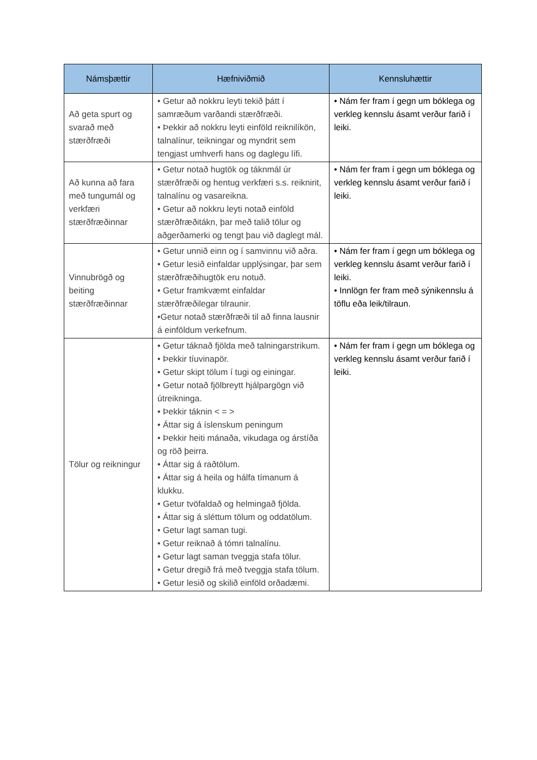| Námsþættir | Hæfniviðmið | Kennsluhættir |
| --- | --- | --- |
| Að geta spurt og svarað með stærðfræði | • Getur að nokkru leyti tekið þátt í samræðum varðandi stærðfræði. • Þekkir að nokkru leyti einföld reiknilíkön, talnalínur, teikningar og myndrit sem tengjast umhverfi hans og daglegu lífi. | • Nám fer fram í gegn um bóklega og verkleg kennslu ásamt verður farið í leiki. |
| Að kunna að fara með tungumál og verkfæri stærðfræðinnar | • Getur notað hugtök og táknmál úr stærðfræði og hentug verkfæri s.s. reiknirit, talnalínu og vasareikna. • Getur að nokkru leyti notað einföld stærðfræðitákn, þar með talið tölur og aðgerðamerki og tengt þau við daglegt mál. | • Nám fer fram í gegn um bóklega og verkleg kennslu ásamt verður farið í leiki. |
| Vinnubrögð og beiting stærðfræðinnar | • Getur unnið einn og í samvinnu við aðra. • Getur lesið einfaldar upplýsingar, þar sem stærðfræðihugtök eru notuð. • Getur framkvæmt einfaldar stærðfræðilegar tilraunir. •Getur notað stærðfræði til að finna lausnir á einföldum verkefnum. | • Nám fer fram í gegn um bóklega og verkleg kennslu ásamt verður farið í leiki. • Innlögn fer fram með sýnikennslu á töflu eða leik/tilraun. |
| Tölur og reikningur | • Getur táknað fjölda með talningarstrikum. • Þekkir tíuvinapör. • Getur skipt tölum í tugi og einingar. • Getur notað fjölbreytt hjálpargögn við útreikninga. • Þekkir táknin < = > • Áttar sig á íslenskum peningum • Þekkir heiti mánaða, vikudaga og árstíða og röð þeirra. • Áttar sig á raðtölum. • Áttar sig á heila og hálfa tímanum á klukku. • Getur tvöfaldað og helmingað fjölda. • Áttar sig á sléttum tölum og oddatölum. • Getur lagt saman tugi. • Getur reiknað á tómri talnalínu. • Getur lagt saman tveggja stafa tölur. • Getur dregið frá með tveggja stafa tölum. • Getur lesið og skilið einföld orðadæmi. | • Nám fer fram í gegn um bóklega og verkleg kennslu ásamt verður farið í leiki. |